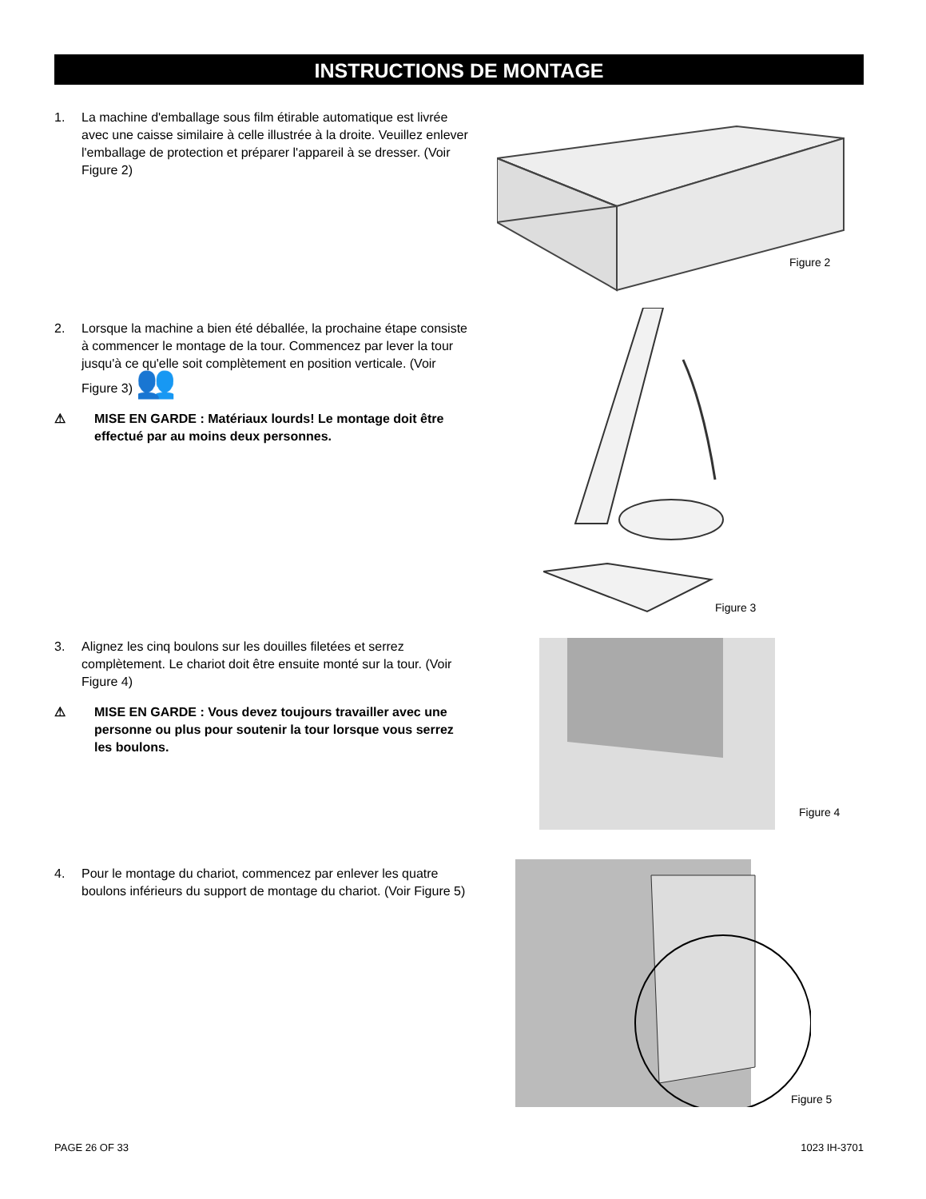INSTRUCTIONS DE MONTAGE
1. La machine d'emballage sous film étirable automatique est livrée avec une caisse similaire à celle illustrée à la droite. Veuillez enlever l'emballage de protection et préparer l'appareil à se dresser. (Voir Figure 2)
Figure 2
2. Lorsque la machine a bien été déballée, la prochaine étape consiste à commencer le montage de la tour. Commencez par lever la tour jusqu'à ce qu'elle soit complètement en position verticale. (Voir Figure 3) 👥
⚠ MISE EN GARDE : Matériaux lourds! Le montage doit être effectué par au moins deux personnes.
Figure 3
3. Alignez les cinq boulons sur les douilles filetées et serrez complètement. Le chariot doit être ensuite monté sur la tour. (Voir Figure 4)
⚠ MISE EN GARDE : Vous devez toujours travailler avec une personne ou plus pour soutenir la tour lorsque vous serrez les boulons.
Figure 4
4. Pour le montage du chariot, commencez par enlever les quatre boulons inférieurs du support de montage du chariot. (Voir Figure 5)
Figure 5
PAGE 26 OF 33 1023 IH-3701